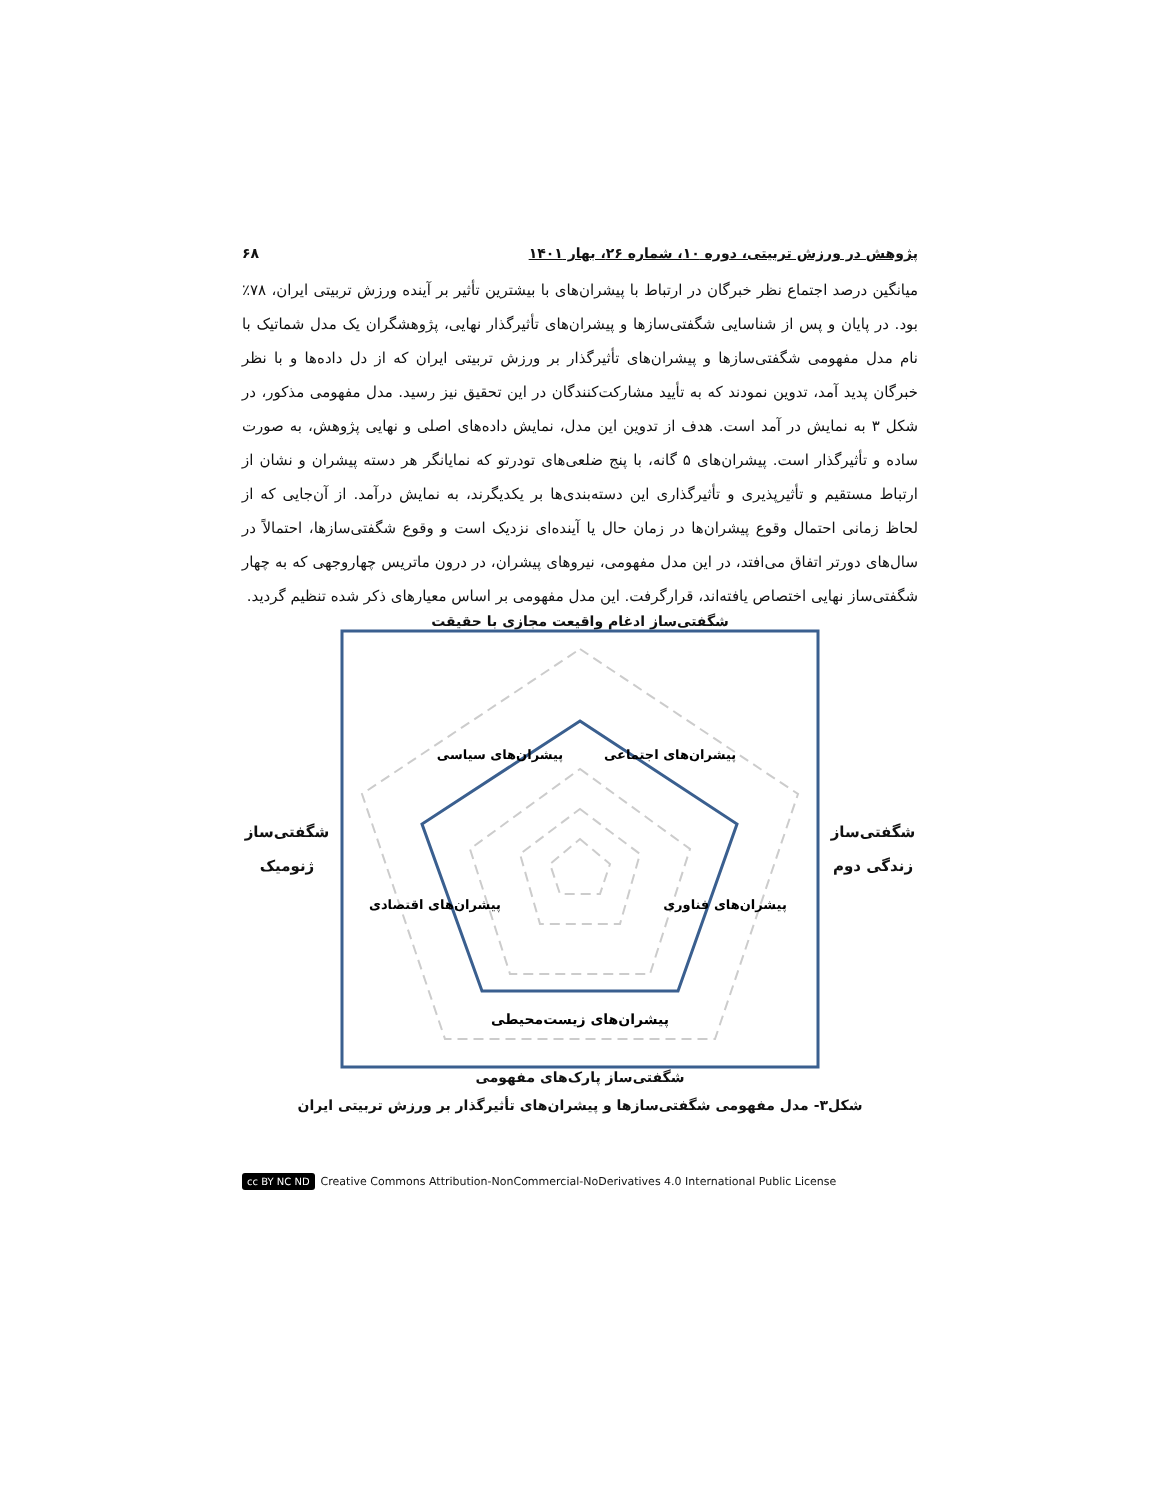پژوهش در ورزش تربیتی، دوره ۱۰، شماره ۲۶، بهار ۱۴۰۱ ۶۸
میانگین درصد اجتماع نظر خبرگان در ارتباط با پیشران‌های با بیشترین تأثیر بر آینده ورزش تربیتی ایران، ۷۸٪ بود. در پایان و پس از شناسایی شگفتی‌سازها و پیشران‌های تأثیرگذار نهایی، پژوهشگران یک مدل شماتیک با نام مدل مفهومی شگفتی‌سازها و پیشران‌های تأثیرگذار بر ورزش تربیتی ایران که از دل داده‌ها و با نظر خبرگان پدید آمد، تدوین نمودند که به تأیید مشارکت‌کنندگان در این تحقیق نیز رسید. مدل مفهومی مذکور، در شکل ۳ به نمایش در آمد است. هدف از تدوین این مدل، نمایش داده‌های اصلی و نهایی پژوهش، به صورت ساده و تأثیرگذار است. پیشران‌های ۵ گانه، با پنج ضلعی‌های تودرتو که نمایانگر هر دسته پیشران و نشان از ارتباط مستقیم و تأثیرپذیری و تأثیرگذاری این دسته‌بندی‌ها بر یکدیگرند، به نمایش درآمد. از آن‌جایی که از لحاظ زمانی احتمال وقوع پیشران‌ها در زمان حال یا آینده‌ای نزدیک است و وقوع شگفتی‌سازها، احتمالاً در سال‌های دورتر اتفاق می‌افتد، در این مدل مفهومی، نیروهای پیشران، در درون ماتریس چهاروجهی که به چهار شگفتی‌ساز نهایی اختصاص یافته‌اند، قرارگرفت. این مدل مفهومی بر اساس معیارهای ذکر شده تنظیم گردید.
شگفتی‌ساز ادغام واقیعت مجازی با حقیقت
شگفتی‌ساز
زندگی دوم
پیشران‌های سیاسی
پیشران‌های اجتماعی
پیشران‌های اقتصادی
پیشران‌های فناوری
پیشران‌های زیست‌محیطی
شگفتی‌ساز
ژنومیک
شگفتی‌ساز پارک‌های مفهومی
شکل۳- مدل مفهومی شگفتی‌سازها و پیشران‌های تأثیرگذار بر ورزش تربیتی ایران
cc BY NC ND Creative Commons Attribution-NonCommercial-NoDerivatives 4.0 International Public License